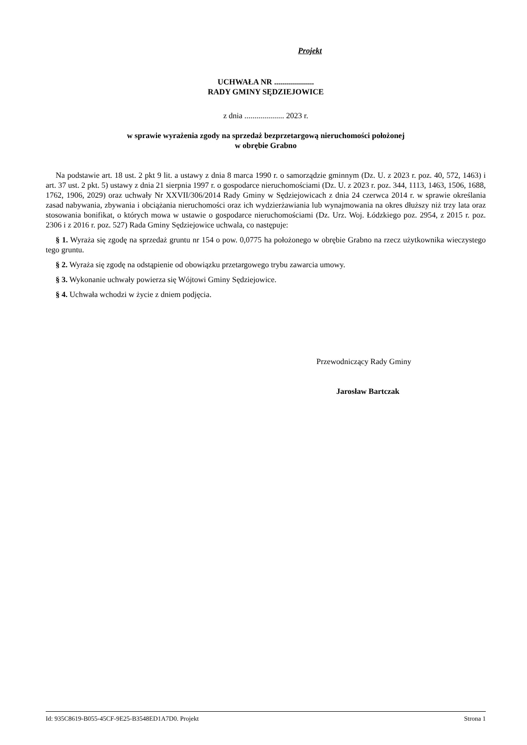Projekt
UCHWAŁA NR ....................
RADY GMINY SĘDZIEJOWICE
z dnia .................... 2023 r.
w sprawie wyrażenia zgody na sprzedaż bezprzetargową nieruchomości położonej
w obrębie Grabno
Na podstawie art. 18 ust. 2 pkt 9 lit. a ustawy z dnia 8 marca 1990 r. o samorządzie gminnym (Dz. U. z 2023 r. poz. 40, 572, 1463) i art. 37 ust. 2 pkt. 5) ustawy z dnia 21 sierpnia 1997 r. o gospodarce nieruchomościami (Dz. U. z 2023 r. poz. 344, 1113, 1463, 1506, 1688, 1762, 1906, 2029) oraz uchwały Nr XXVII/306/2014 Rady Gminy w Sędziejowicach z dnia 24 czerwca 2014 r. w sprawie określania zasad nabywania, zbywania i obciążania nieruchomości oraz ich wydzierżawiania lub wynajmowania na okres dłuższy niż trzy lata oraz stosowania bonifikat, o których mowa w ustawie o gospodarce nieruchomościami (Dz. Urz. Woj. Łódzkiego poz. 2954, z 2015 r. poz. 2306 i z 2016 r. poz. 527) Rada Gminy Sędziejowice uchwala, co następuje:
§ 1. Wyraża się zgodę na sprzedaż gruntu nr 154 o pow. 0,0775 ha położonego w obrębie Grabno na rzecz użytkownika wieczystego tego gruntu.
§ 2. Wyraża się zgodę na odstąpienie od obowiązku przetargowego trybu zawarcia umowy.
§ 3. Wykonanie uchwały powierza się Wójtowi Gminy Sędziejowice.
§ 4. Uchwała wchodzi w życie z dniem podjęcia.
Przewodniczący Rady Gminy
Jarosław Bartczak
Id: 935C8619-B055-45CF-9E25-B3548ED1A7D0. Projekt Strona 1